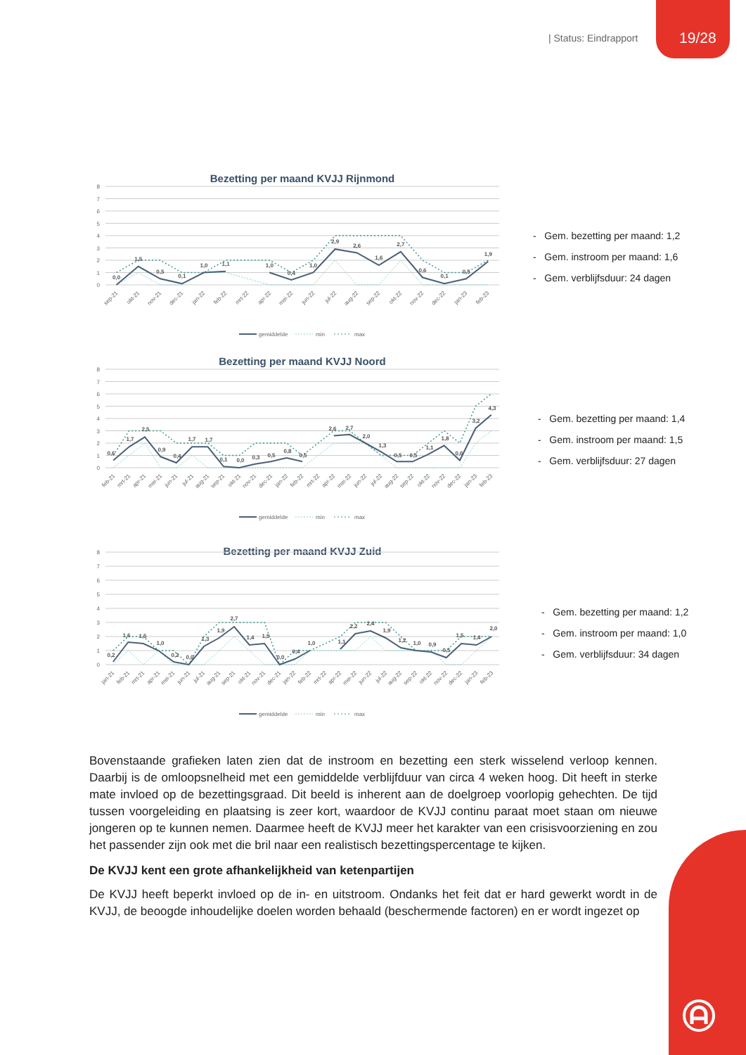| Status: Eindrapport 19/28
Bezetting per maand KVJJ Rijnmond
0
1
2
3
4
5
6
7
8
0,0
1,5
0,5
0,1
1,0
1,1
1,0
0,4
1,0
2,9
2,6
1,6
2,7
0,6
0,1
0,5
1,9
sep-21
okt-21
nov-21
dec-21
jan-22
feb-22
mrt-22
apr-22
mei-22
jun-22
jul-22
aug-22
sep-22
okt-22
nov-22
dec-22
jan-23
feb-23
gemiddelde
min
max
- Gem. bezetting per maand: 1,2
- Gem. instroom per maand: 1,6
- Gem. verblijfsduur: 24 dagen
Bezetting per maand KVJJ Noord
0
1
2
3
4
5
6
7
8
0,6
1,7
2,5
0,9
0,4
1,7
1,7
0,1
0,0
0,3
0,5
0,8
0,5
2,6
2,7
2,0
1,3
0,5
0,5
1,1
1,8
0,6
3,2
4,3
feb-21
mrt-21
apr-21
mei-21
jun-21
jul-21
aug-21
sep-21
okt-21
nov-21
dec-21
jan-22
feb-22
mrt-22
apr-22
mei-22
jun-22
jul-22
aug-22
sep-22
okt-22
nov-22
dec-22
jan-23
feb-23
gemiddelde
min
max
- Gem. bezetting per maand: 1,4
- Gem. instroom per maand: 1,5
- Gem. verblijfsduur: 27 dagen
Bezetting per maand KVJJ Zuid
0
1
2
3
4
5
6
7
8
0,2
1,6
1,5
1,0
0,2
0,0
1,3
1,9
2,7
1,4
1,5
0,0
0,4
1,0
1,1
2,2
2,4
1,9
1,2
1,0
0,9
0,5
1,5
1,4
2,0
jan-21
feb-21
mrt-21
apr-21
mei-21
jun-21
jul-21
aug-21
sep-21
okt-21
nov-21
dec-21
jan-22
feb-22
mrt-22
apr-22
mei-22
jun-22
jul-22
aug-22
sep-22
okt-22
nov-22
dec-22
jan-23
feb-23
gemiddelde
min
max
- Gem. bezetting per maand: 1,2
- Gem. instroom per maand: 1,0
- Gem. verblijfsduur: 34 dagen
Bovenstaande grafieken laten zien dat de instroom en bezetting een sterk wisselend verloop kennen. Daarbij is de omloopsnelheid met een gemiddelde verblijfduur van circa 4 weken hoog. Dit heeft in sterke mate invloed op de bezettingsgraad. Dit beeld is inherent aan de doelgroep voorlopig gehechten. De tijd tussen voorgeleiding en plaatsing is zeer kort, waardoor de KVJJ continu paraat moet staan om nieuwe jongeren op te kunnen nemen. Daarmee heeft de KVJJ meer het karakter van een crisisvoorziening en zou het passender zijn ook met die bril naar een realistisch bezettingspercentage te kijken.
De KVJJ kent een grote afhankelijkheid van ketenpartijen
De KVJJ heeft beperkt invloed op de in- en uitstroom. Ondanks het feit dat er hard gewerkt wordt in de KVJJ, de beoogde inhoudelijke doelen worden behaald (beschermende factoren) en er wordt ingezet op